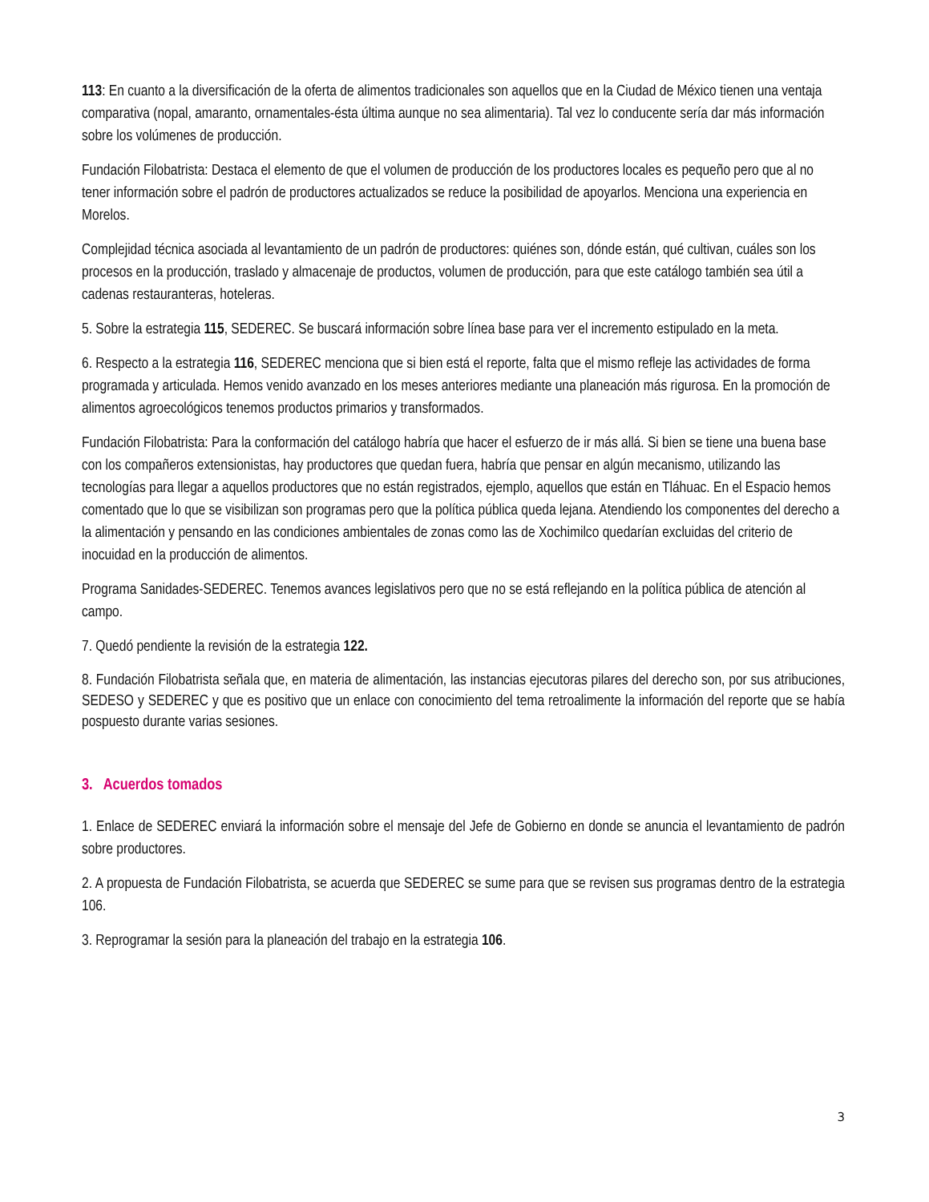113: En cuanto a la diversificación de la oferta de alimentos tradicionales son aquellos que en la Ciudad de México tienen una ventaja comparativa (nopal, amaranto, ornamentales-ésta última aunque no sea alimentaria). Tal vez lo conducente sería dar más información sobre los volúmenes de producción.
Fundación Filobatrista: Destaca el elemento de que el volumen de producción de los productores locales es pequeño pero que al no tener información sobre el padrón de productores actualizados se reduce la posibilidad de apoyarlos. Menciona una experiencia en Morelos.
Complejidad técnica asociada al levantamiento de un padrón de productores: quiénes son, dónde están, qué cultivan, cuáles son los procesos en la producción, traslado y almacenaje de productos, volumen de producción, para que este catálogo también sea útil a cadenas restauranteras, hoteleras.
5. Sobre la estrategia 115, SEDEREC. Se buscará información sobre línea base para ver el incremento estipulado en la meta.
6. Respecto a la estrategia 116, SEDEREC menciona que si bien está el reporte, falta que el mismo refleje las actividades de forma programada y articulada. Hemos venido avanzado en los meses anteriores mediante una planeación más rigurosa. En la promoción de alimentos agroecológicos tenemos productos primarios y transformados.
Fundación Filobatrista: Para la conformación del catálogo habría que hacer el esfuerzo de ir más allá. Si bien se tiene una buena base con los compañeros extensionistas, hay productores que quedan fuera, habría que pensar en algún mecanismo, utilizando las tecnologías para llegar a aquellos productores que no están registrados, ejemplo, aquellos que están en Tláhuac. En el Espacio hemos comentado que lo que se visibilizan son programas pero que la política pública queda lejana. Atendiendo los componentes del derecho a la alimentación y pensando en las condiciones ambientales de zonas como las de Xochimilco quedarían excluidas del criterio de inocuidad en la producción de alimentos.
Programa Sanidades-SEDEREC. Tenemos avances legislativos pero que no se está reflejando en la política pública de atención al campo.
7. Quedó pendiente la revisión de la estrategia 122.
8. Fundación Filobatrista señala que, en materia de alimentación, las instancias ejecutoras pilares del derecho son, por sus atribuciones, SEDESO y SEDEREC y que es positivo que un enlace con conocimiento del tema retroalimente la información del reporte que se había pospuesto durante varias sesiones.
3. Acuerdos tomados
1. Enlace de SEDEREC enviará la información sobre el mensaje del Jefe de Gobierno en donde se anuncia el levantamiento de padrón sobre productores.
2. A propuesta de Fundación Filobatrista, se acuerda que SEDEREC se sume para que se revisen sus programas dentro de la estrategia 106.
3. Reprogramar la sesión para la planeación del trabajo en la estrategia 106.
3